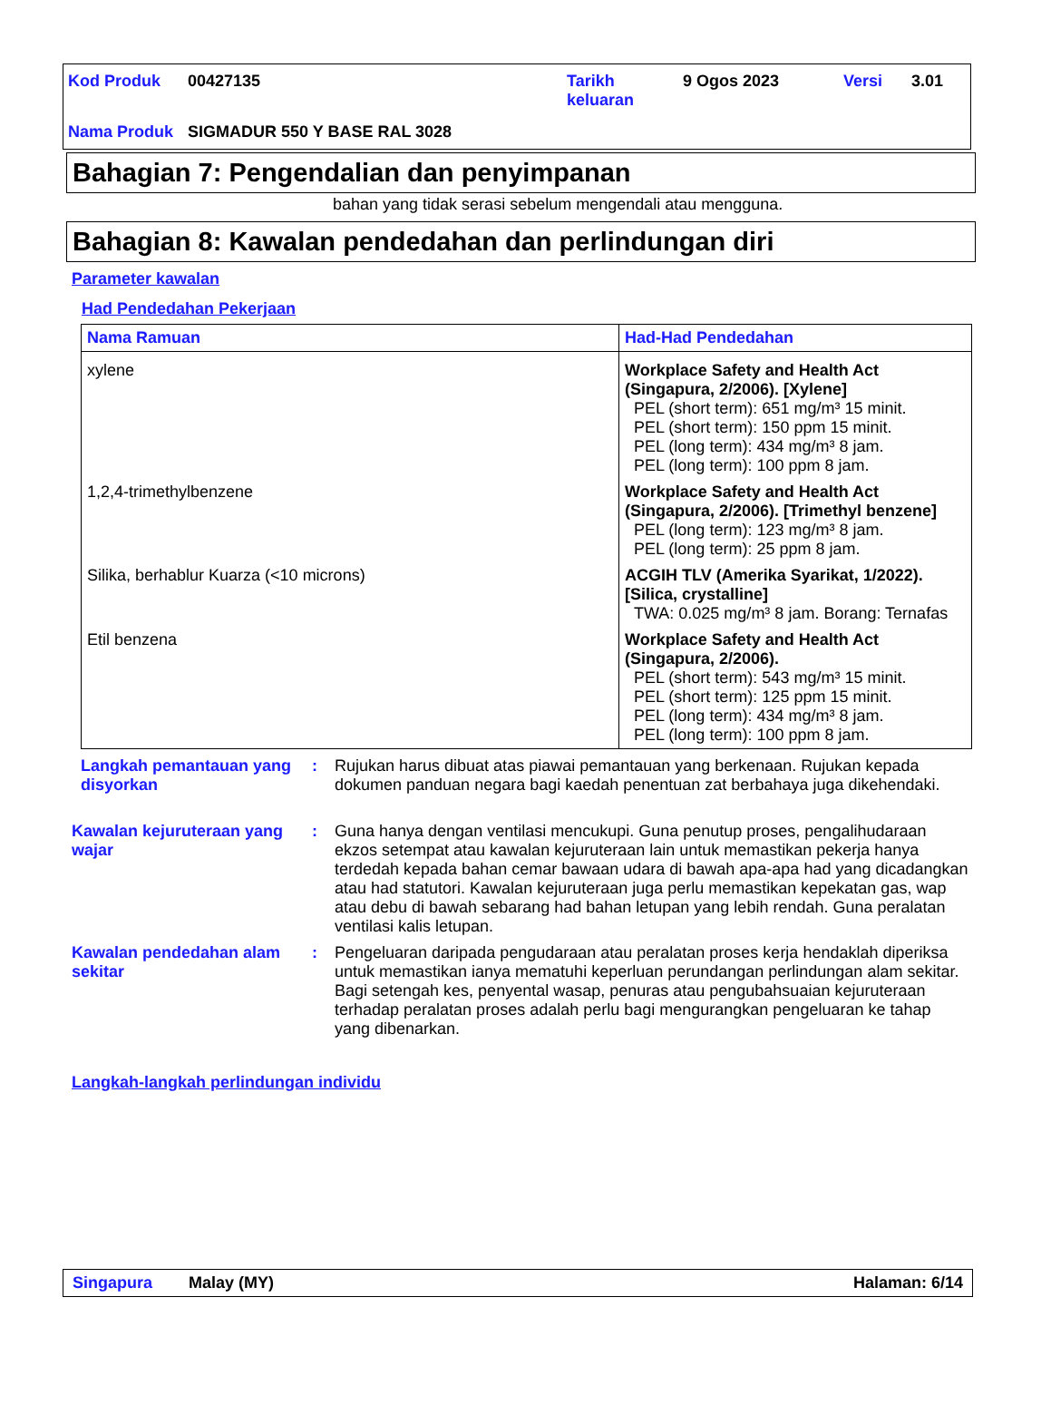| Kod Produk | 00427135 | Tarikh keluaran | 9 Ogos 2023 | Versi | 3.01 |
| Nama Produk | SIGMADUR 550 Y BASE RAL 3028 | | | | |
Bahagian 7: Pengendalian dan penyimpanan
bahan yang tidak serasi sebelum mengendali atau mengguna.
Bahagian 8: Kawalan pendedahan dan perlindungan diri
Parameter kawalan
Had Pendedahan Pekerjaan
| Nama Ramuan | Had-Had Pendedahan |
| --- | --- |
| xylene | Workplace Safety and Health Act (Singapura, 2/2006). [Xylene] PEL (short term): 651 mg/m³ 15 minit. PEL (short term): 150 ppm 15 minit. PEL (long term): 434 mg/m³ 8 jam. PEL (long term): 100 ppm 8 jam. |
| 1,2,4-trimethylbenzene | Workplace Safety and Health Act (Singapura, 2/2006). [Trimethyl benzene] PEL (long term): 123 mg/m³ 8 jam. PEL (long term): 25 ppm 8 jam. |
| Silika, berhablur Kuarza (<10 microns) | ACGIH TLV (Amerika Syarikat, 1/2022). [Silica, crystalline] TWA: 0.025 mg/m³ 8 jam. Borang: Ternafas |
| Etil benzena | Workplace Safety and Health Act (Singapura, 2/2006). PEL (short term): 543 mg/m³ 15 minit. PEL (short term): 125 ppm 15 minit. PEL (long term): 434 mg/m³ 8 jam. PEL (long term): 100 ppm 8 jam. |
Langkah pemantauan yang disyorkan
: Rujukan harus dibuat atas piawai pemantauan yang berkenaan. Rujukan kepada dokumen panduan negara bagi kaedah penentuan zat berbahaya juga dikehendaki.
Kawalan kejuruteraan yang wajar
: Guna hanya dengan ventilasi mencukupi. Guna penutup proses, pengalihudaraan ekzos setempat atau kawalan kejuruteraan lain untuk memastikan pekerja hanya terdedah kepada bahan cemar bawaan udara di bawah apa-apa had yang dicadangkan atau had statutori. Kawalan kejuruteraan juga perlu memastikan kepekatan gas, wap atau debu di bawah sebarang had bahan letupan yang lebih rendah. Guna peralatan ventilasi kalis letupan.
Kawalan pendedahan alam sekitar
: Pengeluaran daripada pengudaraan atau peralatan proses kerja hendaklah diperiksa untuk memastikan ianya mematuhi keperluan perundangan perlindungan alam sekitar. Bagi setengah kes, penyental wasap, penuras atau pengubahsuaian kejuruteraan terhadap peralatan proses adalah perlu bagi mengurangkan pengeluaran ke tahap yang dibenarkan.
Langkah-langkah perlindungan individu
Singapura Malay (MY) Halaman: 6/14